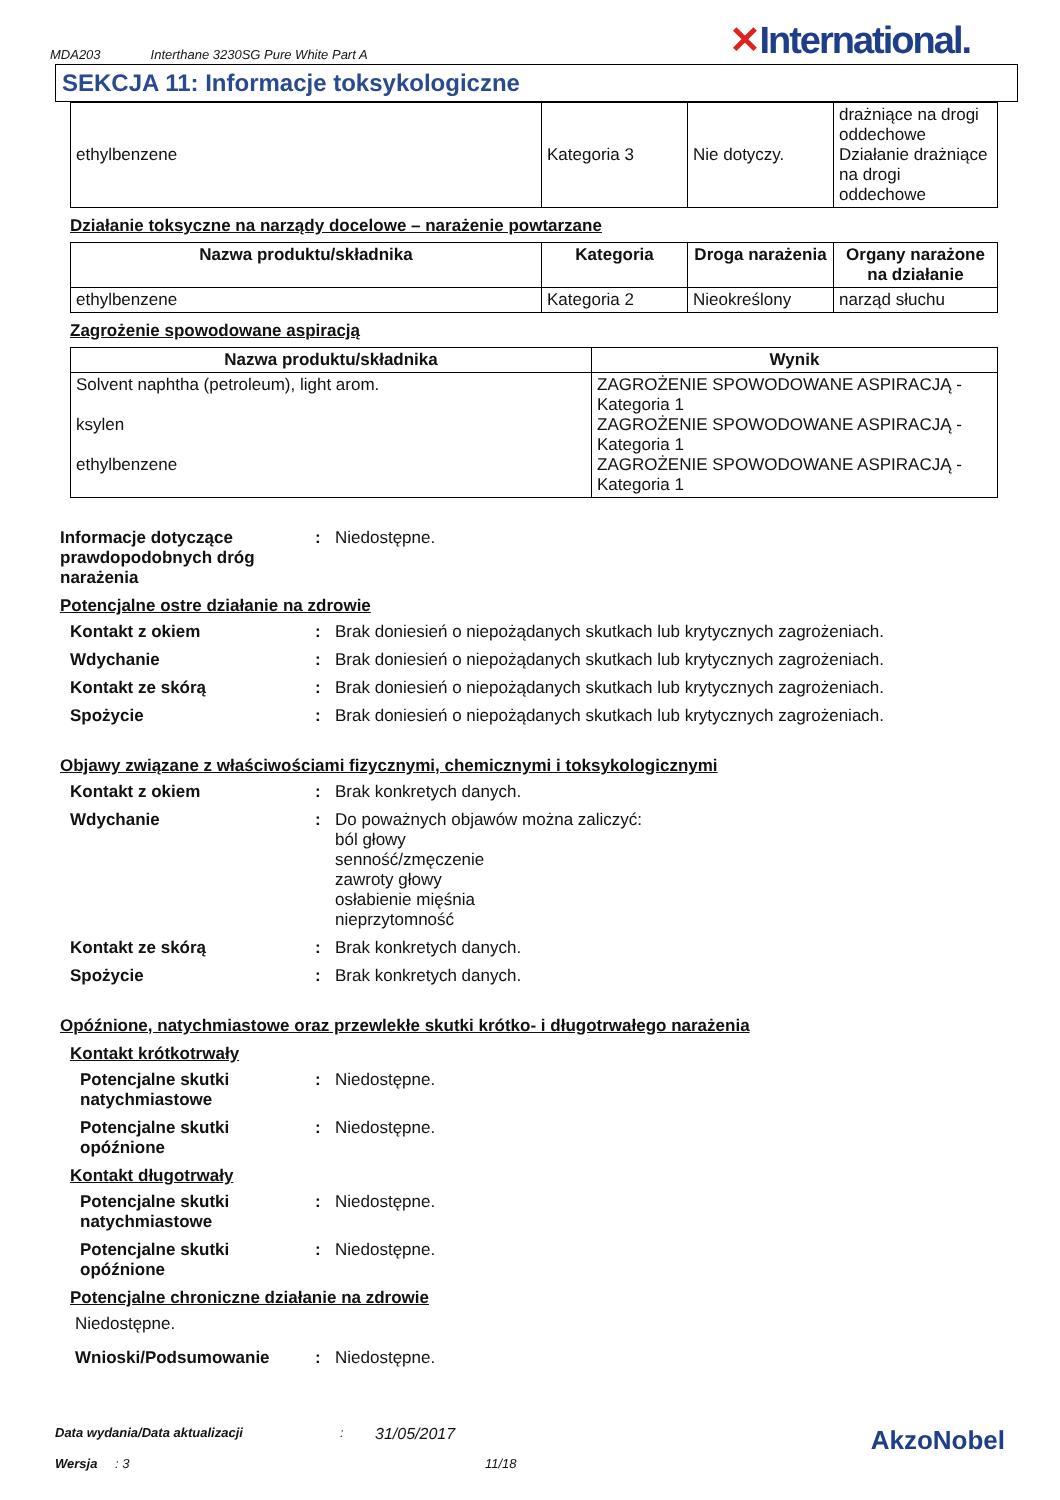MDA203 Interthane 3230SG Pure White Part A ✕International.
SEKCJA 11: Informacje toksykologiczne
| ethylbenzene | Kategoria 3 | Nie dotyczy. | drażniące na drogi oddechowe Działanie drażniące na drogi oddechowe |
Działanie toksyczne na narządy docelowe – narażenie powtarzane
| Nazwa produktu/składnika | Kategoria | Droga narażenia | Organy narażone na działanie |
| --- | --- | --- | --- |
| ethylbenzene | Kategoria 2 | Nieokreślony | narząd słuchu |
Zagrożenie spowodowane aspiracją
| Nazwa produktu/składnika | Wynik |
| --- | --- |
| Solvent naphtha (petroleum), light arom. ksylen ethylbenzene | ZAGROŻENIE SPOWODOWANE ASPIRACJĄ - Kategoria 1 ZAGROŻENIE SPOWODOWANE ASPIRACJĄ - Kategoria 1 ZAGROŻENIE SPOWODOWANE ASPIRACJĄ - Kategoria 1 |
Informacje dotyczące prawdopodobnych dróg narażenia
: Niedostępne.
Potencjalne ostre działanie na zdrowie
Kontakt z okiem : Brak doniesień o niepożądanych skutkach lub krytycznych zagrożeniach.
Wdychanie : Brak doniesień o niepożądanych skutkach lub krytycznych zagrożeniach.
Kontakt ze skórą : Brak doniesień o niepożądanych skutkach lub krytycznych zagrożeniach.
Spożycie : Brak doniesień o niepożądanych skutkach lub krytycznych zagrożeniach.
Objawy związane z właściwościami fizycznymi, chemicznymi i toksykologicznymi
Kontakt z okiem : Brak konkretych danych.
Wdychanie : Do poważnych objawów można zaliczyć:
ból głowy
senność/zmęczenie
zawroty głowy
osłabienie mięśnia
nieprzytomność
Kontakt ze skórą : Brak konkretych danych.
Spożycie : Brak konkretych danych.
Opóźnione, natychmiastowe oraz przewlekłe skutki krótko- i długotrwałego narażenia
Kontakt krótkotrwały
Potencjalne skutki natychmiastowe
: Niedostępne.
Potencjalne skutki opóźnione
: Niedostępne.
Kontakt długotrwały
Potencjalne skutki natychmiastowe
: Niedostępne.
Potencjalne skutki opóźnione
: Niedostępne.
Potencjalne chroniczne działanie na zdrowie
Niedostępne.
Wnioski/Podsumowanie : Niedostępne.
Data wydania/Data aktualizacji: 31/05/2017 AkzoNobel
Wersja: 3 11/18